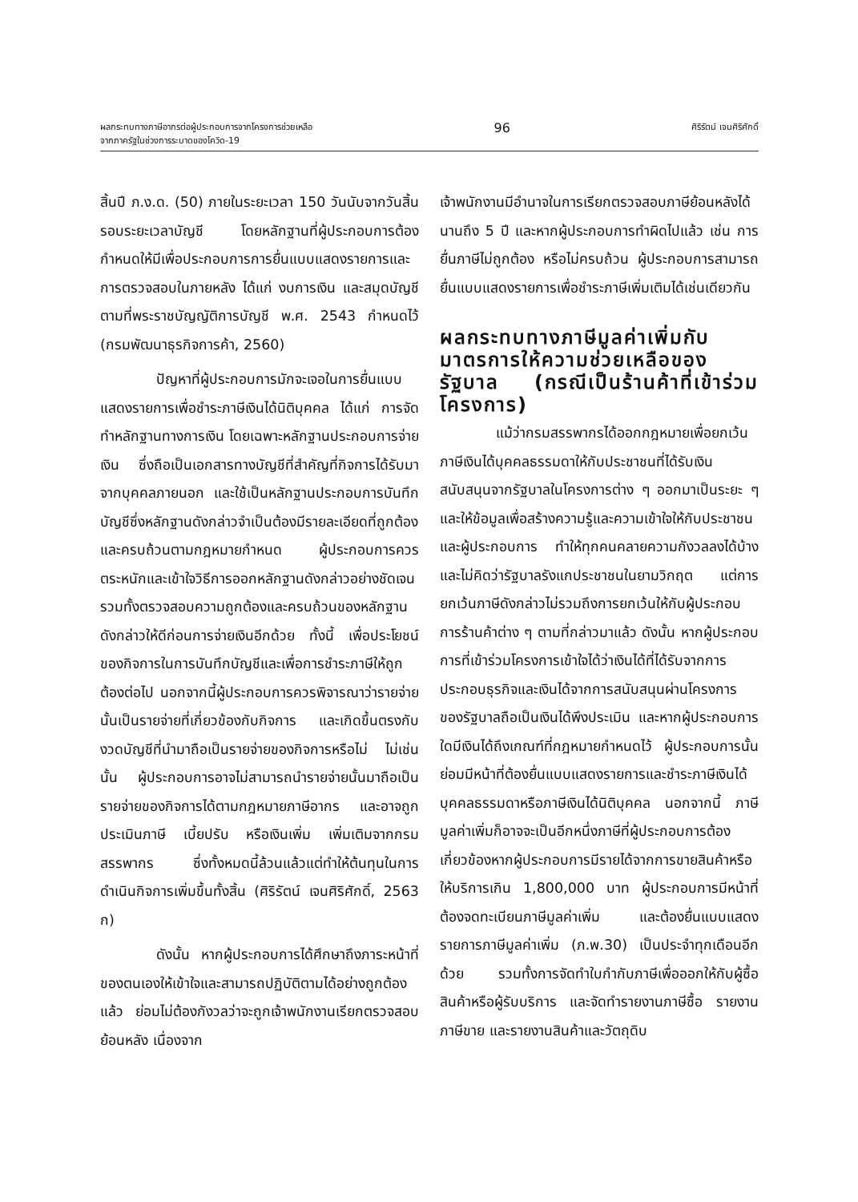ผลกระทบทางภาษีอากรต่อผู้ประกอบการจากโครงการช่วยเหลือ
จากภาครัฐในช่วงการระบาดของโควิด-19
96
ศิริรัตน์ เจนศิริศักดิ์
สิ้นปี ภ.ง.ด. (50) ภายในระยะเวลา 150 วันนับจากวันสิ้นรอบระยะเวลาบัญชี โดยหลักฐานที่ผู้ประกอบการต้องกำหนดให้มีเพื่อประกอบการการยื่นแบบแสดงรายการและการตรวจสอบในภายหลัง ได้แก่ งบการเงิน และสมุดบัญชีตามที่พระราชบัญญัติการบัญชี พ.ศ. 2543 กำหนดไว้ (กรมพัฒนาธุรกิจการค้า, 2560)
ปัญหาที่ผู้ประกอบการมักจะเจอในการยื่นแบบแสดงรายการเพื่อชำระภาษีเงินได้นิติบุคคล ได้แก่ การจัดทำหลักฐานทางการเงิน โดยเฉพาะหลักฐานประกอบการจ่ายเงิน ซึ่งถือเป็นเอกสารทางบัญชีที่สำคัญที่กิจการได้รับมาจากบุคคลภายนอก และใช้เป็นหลักฐานประกอบการบันทึกบัญชีซึ่งหลักฐานดังกล่าวจำเป็นต้องมีรายละเอียดที่ถูกต้องและครบถ้วนตามกฎหมายกำหนด ผู้ประกอบการควรตระหนักและเข้าใจวิธีการออกหลักฐานดังกล่าวอย่างชัดเจน รวมทั้งตรวจสอบความถูกต้องและครบถ้วนของหลักฐานดังกล่าวให้ดีก่อนการจ่ายเงินอีกด้วย ทั้งนี้ เพื่อประโยชน์ของกิจการในการบันทึกบัญชีและเพื่อการชำระภาษีให้ถูกต้องต่อไป นอกจากนี้ผู้ประกอบการควรพิจารณาว่ารายจ่ายนั้นเป็นรายจ่ายที่เกี่ยวข้องกับกิจการ และเกิดขึ้นตรงกับงวดบัญชีที่นำมาถือเป็นรายจ่ายของกิจการหรือไม่ ไม่เช่นนั้น ผู้ประกอบการอาจไม่สามารถนำรายจ่ายนั้นมาถือเป็นรายจ่ายของกิจการได้ตามกฎหมายภาษีอากร และอาจถูกประเมินภาษี เบี้ยปรับ หรือเงินเพิ่ม เพิ่มเติมจากกรมสรรพากร ซึ่งทั้งหมดนี้ล้วนแล้วแต่ทำให้ต้นทุนในการดำเนินกิจการเพิ่มขึ้นทั้งสิ้น (ศิริรัตน์ เจนศิริศักดิ์, 2563 ก)
ดังนั้น หากผู้ประกอบการได้ศึกษาถึงภาระหน้าที่ของตนเองให้เข้าใจและสามารถปฏิบัติตามได้อย่างถูกต้องแล้ว ย่อมไม่ต้องกังวลว่าจะถูกเจ้าพนักงานเรียกตรวจสอบย้อนหลัง เนื่องจาก
เจ้าพนักงานมีอำนาจในการเรียกตรวจสอบภาษีย้อนหลังได้นานถึง 5 ปี และหากผู้ประกอบการทำผิดไปแล้ว เช่น การยื่นภาษีไม่ถูกต้อง หรือไม่ครบถ้วน ผู้ประกอบการสามารถยื่นแบบแสดงรายการเพื่อชำระภาษีเพิ่มเติมได้เช่นเดียวกัน
ผลกระทบทางภาษีมูลค่าเพิ่มกับมาตรการให้ความช่วยเหลือของรัฐบาล (กรณีเป็นร้านค้าที่เข้าร่วมโครงการ)
แม้ว่ากรมสรรพากรได้ออกกฎหมายเพื่อยกเว้นภาษีเงินได้บุคคลธรรมดาให้กับประชาชนที่ได้รับเงินสนับสนุนจากรัฐบาลในโครงการต่าง ๆ ออกมาเป็นระยะ ๆ และให้ข้อมูลเพื่อสร้างความรู้และความเข้าใจให้กับประชาชนและผู้ประกอบการ ทำให้ทุกคนคลายความกังวลลงได้บ้าง และไม่คิดว่ารัฐบาลรังแกประชาชนในยามวิกฤต แต่การยกเว้นภาษีดังกล่าวไม่รวมถึงการยกเว้นให้กับผู้ประกอบการร้านค้าต่าง ๆ ตามที่กล่าวมาแล้ว ดังนั้น หากผู้ประกอบการที่เข้าร่วมโครงการเข้าใจได้ว่าเงินได้ที่ได้รับจากการประกอบธุรกิจและเงินได้จากการสนับสนุนผ่านโครงการของรัฐบาลถือเป็นเงินได้พึงประเมิน และหากผู้ประกอบการใดมีเงินได้ถึงเกณฑ์ที่กฎหมายกำหนดไว้ ผู้ประกอบการนั้นย่อมมีหน้าที่ต้องยื่นแบบแสดงรายการและชำระภาษีเงินได้บุคคลธรรมดาหรือภาษีเงินได้นิติบุคคล นอกจากนี้ ภาษีมูลค่าเพิ่มก็อาจจะเป็นอีกหนึ่งภาษีที่ผู้ประกอบการต้องเกี่ยวข้องหากผู้ประกอบการมีรายได้จากการขายสินค้าหรือให้บริการเกิน 1,800,000 บาท ผู้ประกอบการมีหน้าที่ต้องจดทะเบียนภาษีมูลค่าเพิ่ม และต้องยื่นแบบแสดงรายการภาษีมูลค่าเพิ่ม (ภ.พ.30) เป็นประจำทุกเดือนอีกด้วย รวมทั้งการจัดทำใบกำกับภาษีเพื่อออกให้กับผู้ซื้อสินค้าหรือผู้รับบริการ และจัดทำรายงานภาษีซื้อ รายงานภาษีขาย และรายงานสินค้าและวัตถุดิบ